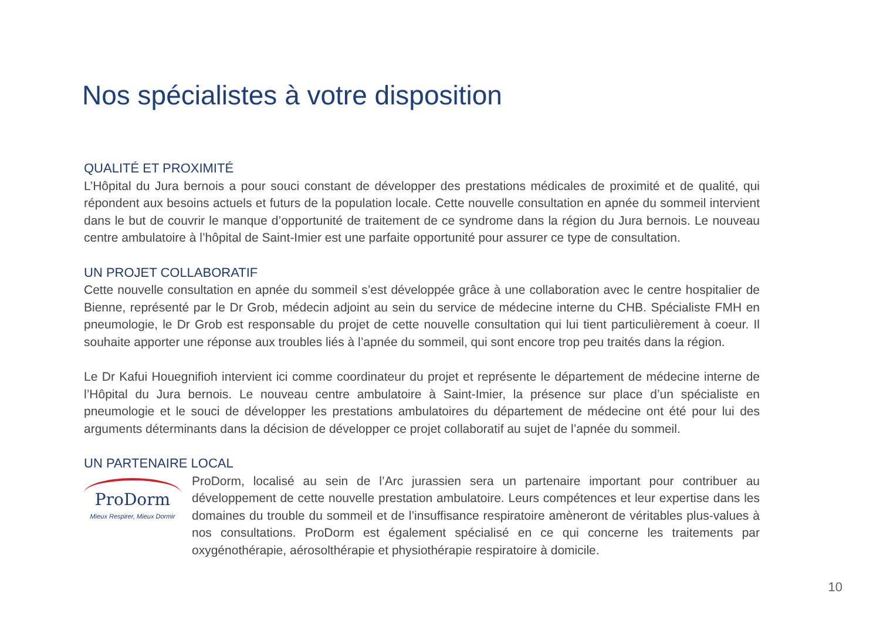Nos spécialistes à votre disposition
QUALITÉ ET PROXIMITÉ
L’Hôpital du Jura bernois a pour souci constant de développer des prestations médicales de proximité et de qualité, qui répondent aux besoins actuels et futurs de la population locale. Cette nouvelle consultation en apnée du sommeil intervient dans le but de couvrir le manque d’opportunité de traitement de ce syndrome dans la région du Jura bernois. Le nouveau centre ambulatoire à l’hôpital de Saint-Imier est une parfaite opportunité pour assurer ce type de consultation.
UN PROJET COLLABORATIF
Cette nouvelle consultation en apnée du sommeil s’est développée grâce à une collaboration avec le centre hospitalier de Bienne, représenté par le Dr Grob, médecin adjoint au sein du service de médecine interne du CHB. Spécialiste FMH en pneumologie, le Dr Grob est responsable du projet de cette nouvelle consultation qui lui tient particulièrement à coeur. Il souhaite apporter une réponse aux troubles liés à l’apnée du sommeil, qui sont encore trop peu traités dans la région.
Le Dr Kafui Houegnifioh intervient ici comme coordinateur du projet et représente le département de médecine interne de l’Hôpital du Jura bernois. Le nouveau centre ambulatoire à Saint-Imier, la présence sur place d’un spécialiste en pneumologie et le souci de développer les prestations ambulatoires du département de médecine ont été pour lui des arguments déterminants dans la décision de développer ce projet collaboratif au sujet de l’apnée du sommeil.
UN PARTENAIRE LOCAL
ProDorm
Mieux Respirer, Mieux Dormir
ProDorm, localisé au sein de l’Arc jurassien sera un partenaire important pour contribuer au développement de cette nouvelle prestation ambulatoire. Leurs compétences et leur expertise dans les domaines du trouble du sommeil et de l’insuffisance respiratoire amèneront de véritables plus-values à nos consultations. ProDorm est également spécialisé en ce qui concerne les traitements par oxygénothérapie, aérosolthérapie et physiothérapie respiratoire à domicile.
10